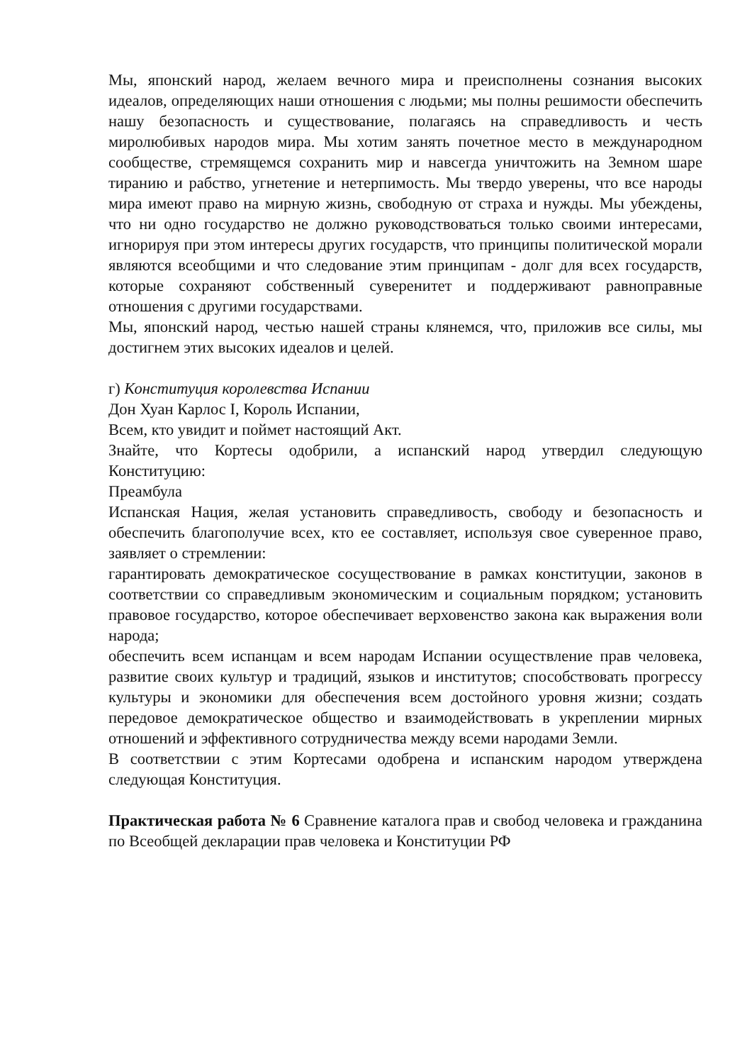Мы, японский народ, желаем вечного мира и преисполнены сознания высоких идеалов, определяющих наши отношения с людьми; мы полны решимости обеспечить нашу безопасность и существование, полагаясь на справедливость и честь миролюбивых народов мира. Мы хотим занять почетное место в международном сообществе, стремящемся сохранить мир и навсегда уничтожить на Земном шаре тиранию и рабство, угнетение и нетерпимость. Мы твердо уверены, что все народы мира имеют право на мирную жизнь, свободную от страха и нужды. Мы убеждены, что ни одно государство не должно руководствоваться только своими интересами, игнорируя при этом интересы других государств, что принципы политической морали являются всеобщими и что следование этим принципам - долг для всех государств, которые сохраняют собственный суверенитет и поддерживают равноправные отношения с другими государствами.
Мы, японский народ, честью нашей страны клянемся, что, приложив все силы, мы достигнем этих высоких идеалов и целей.
г) Конституция королевства Испании
Дон Хуан Карлос I, Король Испании,
Всем, кто увидит и поймет настоящий Акт.
Знайте, что Кортесы одобрили, а испанский народ утвердил следующую Конституцию:
Преамбула
Испанская Нация, желая установить справедливость, свободу и безопасность и обеспечить благополучие всех, кто ее составляет, используя свое суверенное право, заявляет о стремлении:
гарантировать демократическое сосуществование в рамках конституции, законов в соответствии со справедливым экономическим и социальным порядком; установить правовое государство, которое обеспечивает верховенство закона как выражения воли народа;
обеспечить всем испанцам и всем народам Испании осуществление прав человека, развитие своих культур и традиций, языков и институтов; способствовать прогрессу культуры и экономики для обеспечения всем достойного уровня жизни; создать передовое демократическое общество и взаимодействовать в укреплении мирных отношений и эффективного сотрудничества между всеми народами Земли.
В соответствии с этим Кортесами одобрена и испанским народом утверждена следующая Конституция.
Практическая работа № 6 Сравнение каталога прав и свобод человека и гражданина по Всеобщей декларации прав человека и Конституции РФ